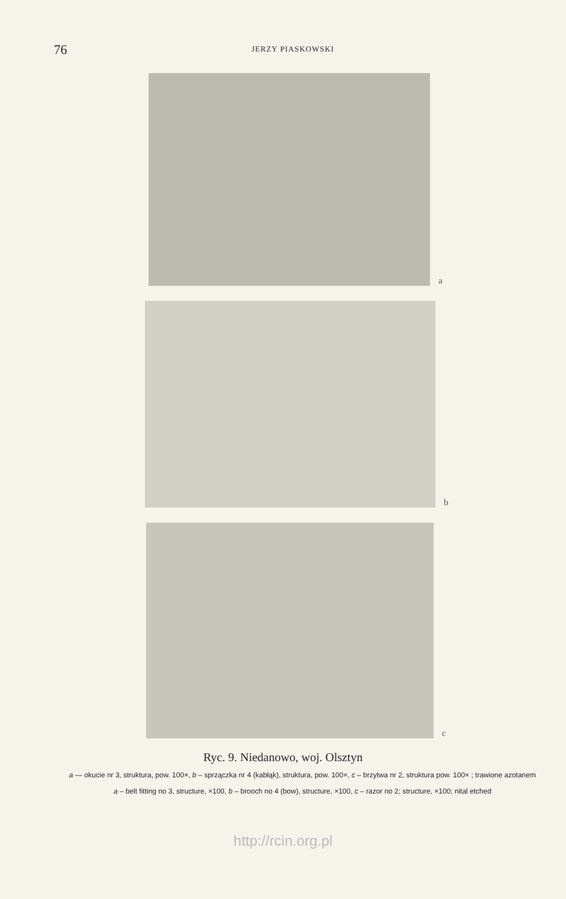76
JERZY PIASKOWSKI
a
b
c
Ryc. 9. Niedanowo, woj. Olsztyn
a — okucie nr 3, struktura, pow. 100×, b – sprzączka nr 4 (kabłąk), struktura, pow. 100×, c – brzytwa nr 2, struktura pow. 100× ; trawione azotanem
a – belt fitting no 3, structure, ×100, b – brooch no 4 (bow), structure, ×100, c – razor no 2; structure, ×100; nital etched
http://rcin.org.pl